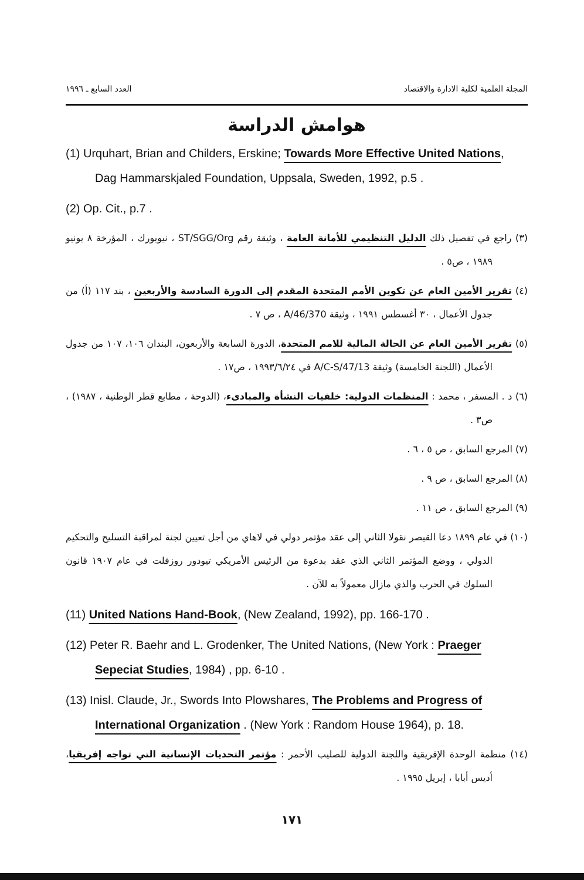المجلة العلمية لكلية الادارة والاقتصاد العدد السابع ـ ١٩٩٦
هوامش الدراسة
(1) Urquhart, Brian and Childers, Erskine; Towards More Effective United Nations, Dag Hammarskjaled Foundation, Uppsala, Sweden, 1992, p.5 .
(2) Op. Cit., p.7 .
(٣) راجع في تفصيل ذلك الدليل التنظيمي للأمانة العامة ، وثيقة رقم ST/SGG/Org ، نيويورك ، المؤرخة ٨ يونيو ١٩٨٩ ، ص٥ .
(٤) تقرير الأمين العام عن تكوين الأمم المتحدة المقدم إلى الدورة السادسة والأربعين ، بند ١١٧ (أ) من جدول الأعمال ، ٣٠ أغسطس ١٩٩١ ، وثيقة A/46/370 ، ص ٧ .
(٥) تقرير الأمين العام عن الحالة المالية للامم المتحدة، الدورة السابعة والأربعون، البندان ١٠٦، ١٠٧ من جدول الأعمال (اللجنة الخامسة) وثيقة A/C-S/47/13 في ١٩٩٣/٦/٢٤ ، ص١٧ .
(٦) د . المسفر ، محمد : المنظمات الدولية: خلفيات النشأة والمبادىء، (الدوحة ، مطابع قطر الوطنية ، ١٩٨٧) ، ص٣ .
(٧) المرجع السابق ، ص ٥ ، ٦ .
(٨) المرجع السابق ، ص ٩ .
(٩) المرجع السابق ، ص ١١ .
(١٠) في عام ١٨٩٩ دعا القيصر نقولا الثاني إلى عقد مؤتمر دولي في لاهاي من أجل تعيين لجنة لمراقبة التسليح والتحكيم الدولي ، ووضع المؤتمر الثاني الذي عقد بدعوة من الرئيس الأمريكي تيودور روزفلت في عام ١٩٠٧ قانون السلوك في الحرب والذي مازال معمولاً به للآن .
(11) United Nations Hand-Book, (New Zealand, 1992), pp. 166-170 .
(12) Peter R. Baehr and L. Grodenker, The United Nations, (New York : Praeger Sepeciat Studies, 1984) , pp. 6-10 .
(13) Inisl. Claude, Jr., Swords Into Plowshares, The Problems and Progress of International Organization . (New York : Random House 1964), p. 18.
(١٤) منظمة الوحدة الإفريقية واللجنة الدولية للصليب الأحمر : مؤتمر التحديات الإنسانية التي تواجه إفريقيا، أديس أبابا ، إبريل ١٩٩٥ .
١٧١